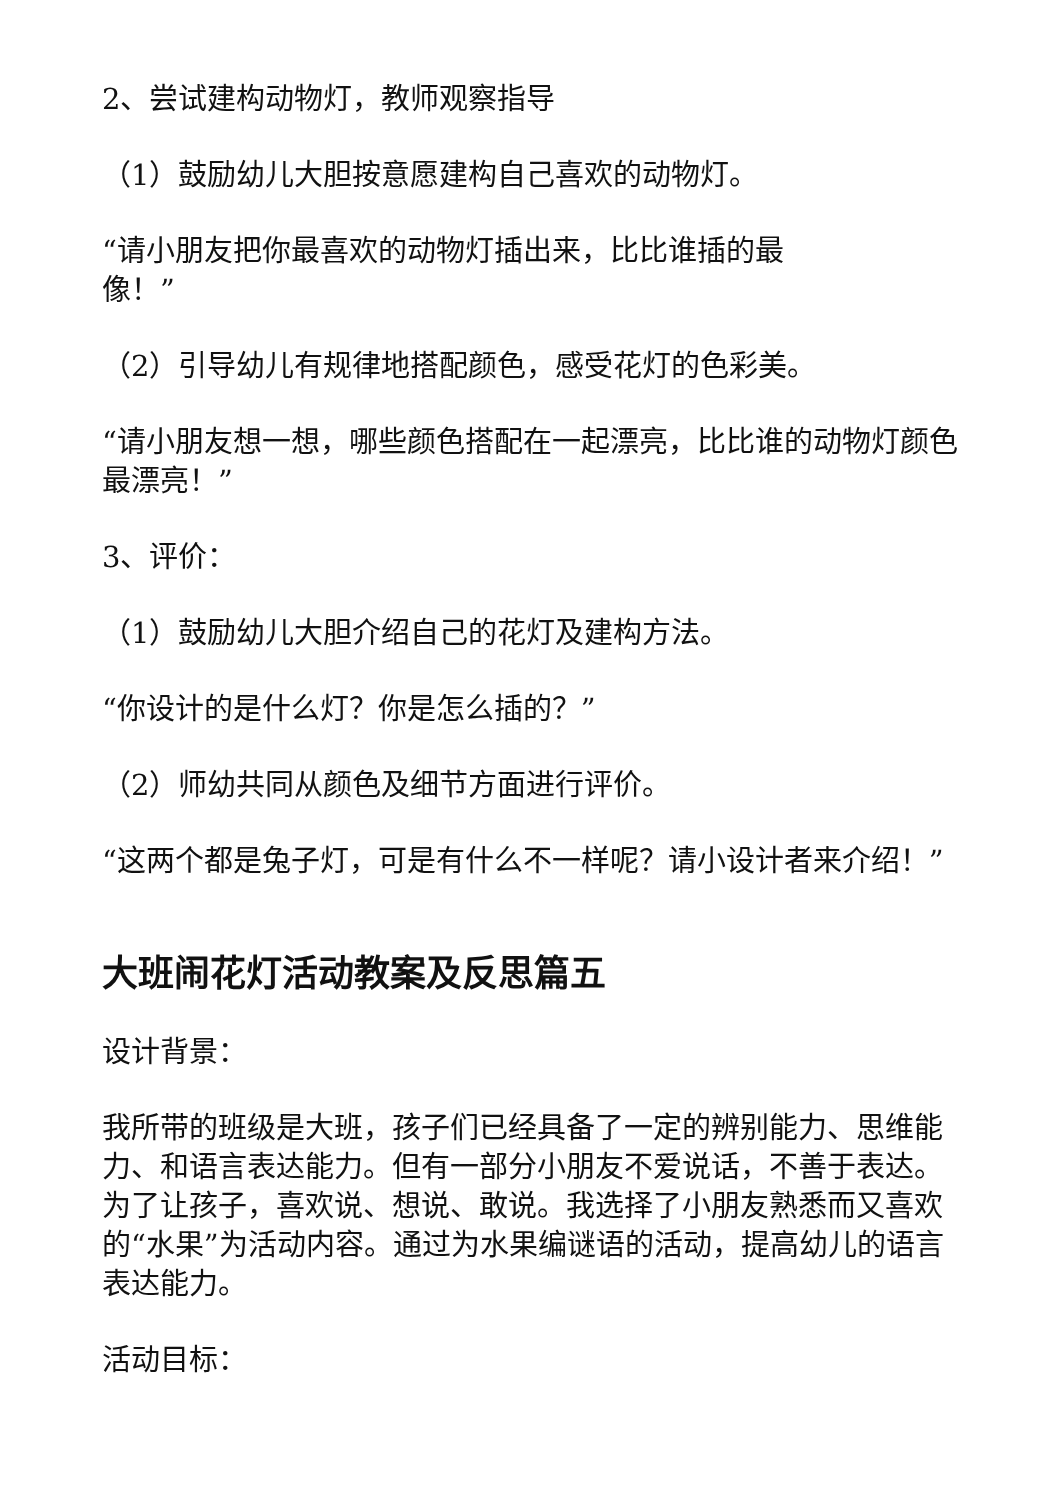2、尝试建构动物灯，教师观察指导
（1）鼓励幼儿大胆按意愿建构自己喜欢的动物灯。
“请小朋友把你最喜欢的动物灯插出来，比比谁插的最
像！”
（2）引导幼儿有规律地搭配颜色，感受花灯的色彩美。
“请小朋友想一想，哪些颜色搭配在一起漂亮，比比谁的动物灯颜色最漂亮！”
3、评价：
（1）鼓励幼儿大胆介绍自己的花灯及建构方法。
“你设计的是什么灯？你是怎么插的？”
（2）师幼共同从颜色及细节方面进行评价。
“这两个都是兔子灯，可是有什么不一样呢？请小设计者来介绍！”
大班闹花灯活动教案及反思篇五
设计背景：
我所带的班级是大班，孩子们已经具备了一定的辨别能力、思维能力、和语言表达能力。但有一部分小朋友不爱说话，不善于表达。为了让孩子，喜欢说、想说、敢说。我选择了小朋友熟悉而又喜欢的“水果”为活动内容。通过为水果编谜语的活动，提高幼儿的语言表达能力。
活动目标：